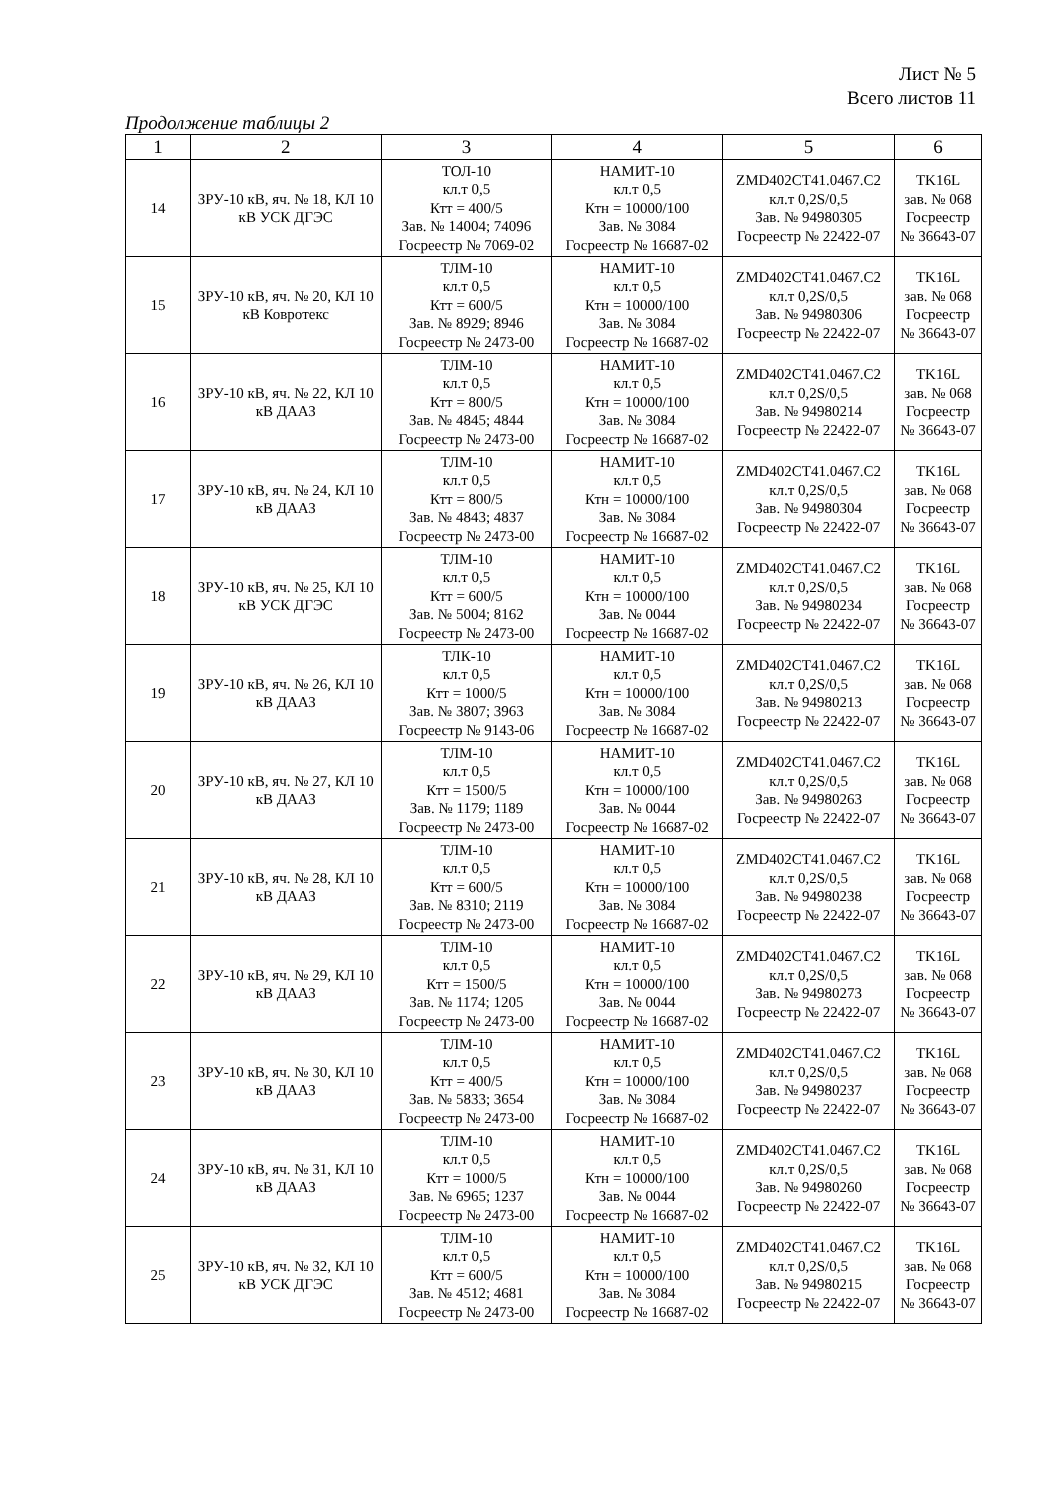Лист № 5
Всего листов 11
Продолжение таблицы 2
| 1 | 2 | 3 | 4 | 5 | 6 |
| --- | --- | --- | --- | --- | --- |
| 14 | ЗРУ-10 кВ, яч. № 18, КЛ 10 кВ УСК ДГЭС | ТОЛ-10 кл.т 0,5 Ктт = 400/5 Зав. № 14004; 74096 Госреестр № 7069-02 | НАМИТ-10 кл.т 0,5 Ктн = 10000/100 Зав. № 3084 Госреестр № 16687-02 | ZMD402CT41.0467.C2 кл.т 0,2S/0,5 Зав. № 94980305 Госреестр № 22422-07 | TK16L зав. № 068 Госреестр № 36643-07 |
| 15 | ЗРУ-10 кВ, яч. № 20, КЛ 10 кВ Ковротекс | ТЛМ-10 кл.т 0,5 Ктт = 600/5 Зав. № 8929; 8946 Госреестр № 2473-00 | НАМИТ-10 кл.т 0,5 Ктн = 10000/100 Зав. № 3084 Госреестр № 16687-02 | ZMD402CT41.0467.C2 кл.т 0,2S/0,5 Зав. № 94980306 Госреестр № 22422-07 | TK16L зав. № 068 Госреестр № 36643-07 |
| 16 | ЗРУ-10 кВ, яч. № 22, КЛ 10 кВ ДААЗ | ТЛМ-10 кл.т 0,5 Ктт = 800/5 Зав. № 4845; 4844 Госреестр № 2473-00 | НАМИТ-10 кл.т 0,5 Ктн = 10000/100 Зав. № 3084 Госреестр № 16687-02 | ZMD402CT41.0467.C2 кл.т 0,2S/0,5 Зав. № 94980214 Госреестр № 22422-07 | TK16L зав. № 068 Госреестр № 36643-07 |
| 17 | ЗРУ-10 кВ, яч. № 24, КЛ 10 кВ ДААЗ | ТЛМ-10 кл.т 0,5 Ктт = 800/5 Зав. № 4843; 4837 Госреестр № 2473-00 | НАМИТ-10 кл.т 0,5 Ктн = 10000/100 Зав. № 3084 Госреестр № 16687-02 | ZMD402CT41.0467.C2 кл.т 0,2S/0,5 Зав. № 94980304 Госреестр № 22422-07 | TK16L зав. № 068 Госреестр № 36643-07 |
| 18 | ЗРУ-10 кВ, яч. № 25, КЛ 10 кВ УСК ДГЭС | ТЛМ-10 кл.т 0,5 Ктт = 600/5 Зав. № 5004; 8162 Госреестр № 2473-00 | НАМИТ-10 кл.т 0,5 Ктн = 10000/100 Зав. № 0044 Госреестр № 16687-02 | ZMD402CT41.0467.C2 кл.т 0,2S/0,5 Зав. № 94980234 Госреестр № 22422-07 | TK16L зав. № 068 Госреестр № 36643-07 |
| 19 | ЗРУ-10 кВ, яч. № 26, КЛ 10 кВ ДААЗ | ТЛК-10 кл.т 0,5 Ктт = 1000/5 Зав. № 3807; 3963 Госреестр № 9143-06 | НАМИТ-10 кл.т 0,5 Ктн = 10000/100 Зав. № 3084 Госреестр № 16687-02 | ZMD402CT41.0467.C2 кл.т 0,2S/0,5 Зав. № 94980213 Госреестр № 22422-07 | TK16L зав. № 068 Госреестр № 36643-07 |
| 20 | ЗРУ-10 кВ, яч. № 27, КЛ 10 кВ ДААЗ | ТЛМ-10 кл.т 0,5 Ктт = 1500/5 Зав. № 1179; 1189 Госреестр № 2473-00 | НАМИТ-10 кл.т 0,5 Ктн = 10000/100 Зав. № 0044 Госреестр № 16687-02 | ZMD402CT41.0467.C2 кл.т 0,2S/0,5 Зав. № 94980263 Госреестр № 22422-07 | TK16L зав. № 068 Госреестр № 36643-07 |
| 21 | ЗРУ-10 кВ, яч. № 28, КЛ 10 кВ ДААЗ | ТЛМ-10 кл.т 0,5 Ктт = 600/5 Зав. № 8310; 2119 Госреестр № 2473-00 | НАМИТ-10 кл.т 0,5 Ктн = 10000/100 Зав. № 3084 Госреестр № 16687-02 | ZMD402CT41.0467.C2 кл.т 0,2S/0,5 Зав. № 94980238 Госреестр № 22422-07 | TK16L зав. № 068 Госреестр № 36643-07 |
| 22 | ЗРУ-10 кВ, яч. № 29, КЛ 10 кВ ДААЗ | ТЛМ-10 кл.т 0,5 Ктт = 1500/5 Зав. № 1174; 1205 Госреестр № 2473-00 | НАМИТ-10 кл.т 0,5 Ктн = 10000/100 Зав. № 0044 Госреестр № 16687-02 | ZMD402CT41.0467.C2 кл.т 0,2S/0,5 Зав. № 94980273 Госреестр № 22422-07 | TK16L зав. № 068 Госреестр № 36643-07 |
| 23 | ЗРУ-10 кВ, яч. № 30, КЛ 10 кВ ДААЗ | ТЛМ-10 кл.т 0,5 Ктт = 400/5 Зав. № 5833; 3654 Госреестр № 2473-00 | НАМИТ-10 кл.т 0,5 Ктн = 10000/100 Зав. № 3084 Госреестр № 16687-02 | ZMD402CT41.0467.C2 кл.т 0,2S/0,5 Зав. № 94980237 Госреестр № 22422-07 | TK16L зав. № 068 Госреестр № 36643-07 |
| 24 | ЗРУ-10 кВ, яч. № 31, КЛ 10 кВ ДААЗ | ТЛМ-10 кл.т 0,5 Ктт = 1000/5 Зав. № 6965; 1237 Госреестр № 2473-00 | НАМИТ-10 кл.т 0,5 Ктн = 10000/100 Зав. № 0044 Госреестр № 16687-02 | ZMD402CT41.0467.C2 кл.т 0,2S/0,5 Зав. № 94980260 Госреестр № 22422-07 | TK16L зав. № 068 Госреестр № 36643-07 |
| 25 | ЗРУ-10 кВ, яч. № 32, КЛ 10 кВ УСК ДГЭС | ТЛМ-10 кл.т 0,5 Ктт = 600/5 Зав. № 4512; 4681 Госреестр № 2473-00 | НАМИТ-10 кл.т 0,5 Ктн = 10000/100 Зав. № 3084 Госреестр № 16687-02 | ZMD402CT41.0467.C2 кл.т 0,2S/0,5 Зав. № 94980215 Госреестр № 22422-07 | TK16L зав. № 068 Госреестр № 36643-07 |